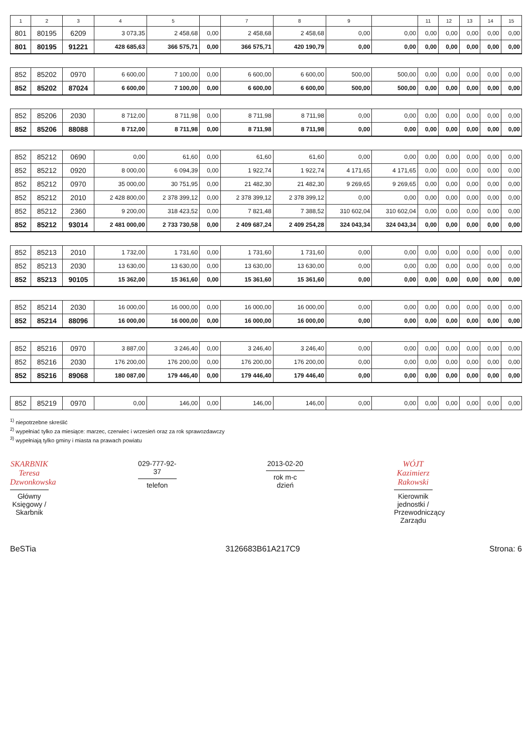| 1 | 2 | 3 | 4 | 5 | | 7 | 8 | 9 | | 11 | 12 | 13 | 14 | 15 |
| --- | --- | --- | --- | --- | --- | --- | --- | --- | --- | --- | --- | --- | --- | --- |
| 801 | 80195 | 6209 | 3 073,35 | 2 458,68 | 0,00 | 2 458,68 | 2 458,68 | 0,00 | 0,00 | 0,00 | 0,00 | 0,00 | 0,00 | 0,00 |
| 801 | 80195 | 91221 | 428 685,63 | 366 575,71 | 0,00 | 366 575,71 | 420 190,79 | 0,00 | 0,00 | 0,00 | 0,00 | 0,00 | 0,00 | 0,00 |
| 852 | 85202 | 0970 | 6 600,00 | 7 100,00 | 0,00 | 6 600,00 | 6 600,00 | 500,00 | 500,00 | 0,00 | 0,00 | 0,00 | 0,00 | 0,00 |
| 852 | 85202 | 87024 | 6 600,00 | 7 100,00 | 0,00 | 6 600,00 | 6 600,00 | 500,00 | 500,00 | 0,00 | 0,00 | 0,00 | 0,00 | 0,00 |
| 852 | 85206 | 2030 | 8 712,00 | 8 711,98 | 0,00 | 8 711,98 | 8 711,98 | 0,00 | 0,00 | 0,00 | 0,00 | 0,00 | 0,00 | 0,00 |
| 852 | 85206 | 88088 | 8 712,00 | 8 711,98 | 0,00 | 8 711,98 | 8 711,98 | 0,00 | 0,00 | 0,00 | 0,00 | 0,00 | 0,00 | 0,00 |
| 852 | 85212 | 0690 | 0,00 | 61,60 | 0,00 | 61,60 | 61,60 | 0,00 | 0,00 | 0,00 | 0,00 | 0,00 | 0,00 | 0,00 |
| 852 | 85212 | 0920 | 8 000,00 | 6 094,39 | 0,00 | 1 922,74 | 1 922,74 | 4 171,65 | 4 171,65 | 0,00 | 0,00 | 0,00 | 0,00 | 0,00 |
| 852 | 85212 | 0970 | 35 000,00 | 30 751,95 | 0,00 | 21 482,30 | 21 482,30 | 9 269,65 | 9 269,65 | 0,00 | 0,00 | 0,00 | 0,00 | 0,00 |
| 852 | 85212 | 2010 | 2 428 800,00 | 2 378 399,12 | 0,00 | 2 378 399,12 | 2 378 399,12 | 0,00 | 0,00 | 0,00 | 0,00 | 0,00 | 0,00 | 0,00 |
| 852 | 85212 | 2360 | 9 200,00 | 318 423,52 | 0,00 | 7 821,48 | 7 388,52 | 310 602,04 | 310 602,04 | 0,00 | 0,00 | 0,00 | 0,00 | 0,00 |
| 852 | 85212 | 93014 | 2 481 000,00 | 2 733 730,58 | 0,00 | 2 409 687,24 | 2 409 254,28 | 324 043,34 | 324 043,34 | 0,00 | 0,00 | 0,00 | 0,00 | 0,00 |
| 852 | 85213 | 2010 | 1 732,00 | 1 731,60 | 0,00 | 1 731,60 | 1 731,60 | 0,00 | 0,00 | 0,00 | 0,00 | 0,00 | 0,00 | 0,00 |
| 852 | 85213 | 2030 | 13 630,00 | 13 630,00 | 0,00 | 13 630,00 | 13 630,00 | 0,00 | 0,00 | 0,00 | 0,00 | 0,00 | 0,00 | 0,00 |
| 852 | 85213 | 90105 | 15 362,00 | 15 361,60 | 0,00 | 15 361,60 | 15 361,60 | 0,00 | 0,00 | 0,00 | 0,00 | 0,00 | 0,00 | 0,00 |
| 852 | 85214 | 2030 | 16 000,00 | 16 000,00 | 0,00 | 16 000,00 | 16 000,00 | 0,00 | 0,00 | 0,00 | 0,00 | 0,00 | 0,00 | 0,00 |
| 852 | 85214 | 88096 | 16 000,00 | 16 000,00 | 0,00 | 16 000,00 | 16 000,00 | 0,00 | 0,00 | 0,00 | 0,00 | 0,00 | 0,00 | 0,00 |
| 852 | 85216 | 0970 | 3 887,00 | 3 246,40 | 0,00 | 3 246,40 | 3 246,40 | 0,00 | 0,00 | 0,00 | 0,00 | 0,00 | 0,00 | 0,00 |
| 852 | 85216 | 2030 | 176 200,00 | 176 200,00 | 0,00 | 176 200,00 | 176 200,00 | 0,00 | 0,00 | 0,00 | 0,00 | 0,00 | 0,00 | 0,00 |
| 852 | 85216 | 89068 | 180 087,00 | 179 446,40 | 0,00 | 179 446,40 | 179 446,40 | 0,00 | 0,00 | 0,00 | 0,00 | 0,00 | 0,00 | 0,00 |
| 852 | 85219 | 0970 | 0,00 | 146,00 | 0,00 | 146,00 | 146,00 | 0,00 | 0,00 | 0,00 | 0,00 | 0,00 | 0,00 | 0,00 |
<sup>1)</sup> niepotrzebne skreślić
<sup>2)</sup> wypełniać tylko za miesiące: marzec, czerwiec i wrzesień oraz za rok sprawozdawczy
<sup>3)</sup> wypełniają tylko gminy i miasta na prawach powiatu
SKARBNIK
Teresa Dzwonkowska
Główny Księgowy / Skarbnik
029-777-92-37
telefon
2013-02-20
rok m-c dzień
WÓJT
Kazimierz Rakowski
Kierownik jednostki / Przewodniczący Zarządu
BeSTia 3126683B61A217C9 Strona: 6